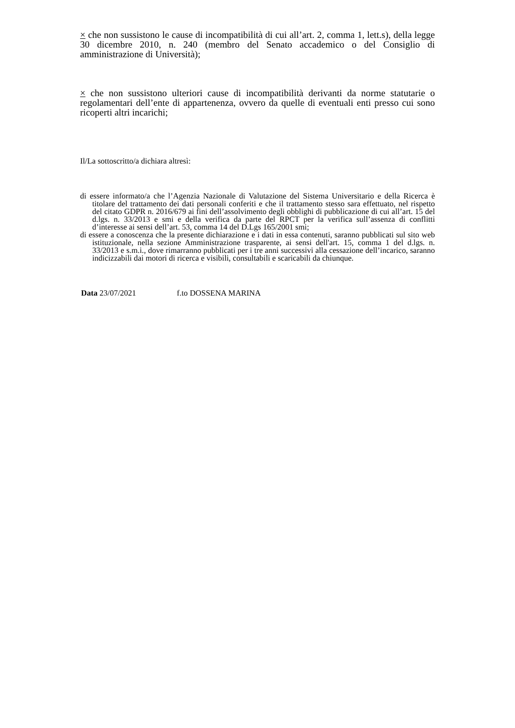× che non sussistono le cause di incompatibilità di cui all’art. 2, comma 1, lett.s), della legge 30 dicembre 2010, n. 240 (membro del Senato accademico o del Consiglio di amministrazione di Università);
× che non sussistono ulteriori cause di incompatibilità derivanti da norme statutarie o regolamentari dell’ente di appartenenza, ovvero da quelle di eventuali enti presso cui sono ricoperti altri incarichi;
Il/La sottoscritto/a dichiara altresì:
di essere informato/a che l’Agenzia Nazionale di Valutazione del Sistema Universitario e della Ricerca è titolare del trattamento dei dati personali conferiti e che il trattamento stesso sara effettuato, nel rispetto del citato GDPR n. 2016/679 ai fini dell’assolvimento degli obblighi di pubblicazione di cui all’art. 15 del d.lgs. n. 33/2013 e smi e della verifica da parte del RPCT per la verifica sull’assenza di conflitti d’interesse ai sensi dell’art. 53, comma 14 del D.Lgs 165/2001 smi;
di essere a conoscenza che la presente dichiarazione e i dati in essa contenuti, saranno pubblicati sul sito web istituzionale, nella sezione Amministrazione trasparente, ai sensi dell'art. 15, comma 1 del d.lgs. n. 33/2013 e s.m.i., dove rimarranno pubblicati per i tre anni successivi alla cessazione dell’incarico, saranno indicizzabili dai motori di ricerca e visibili, consultabili e scaricabili da chiunque.
Data 23/07/2021 f.to DOSSENA MARINA